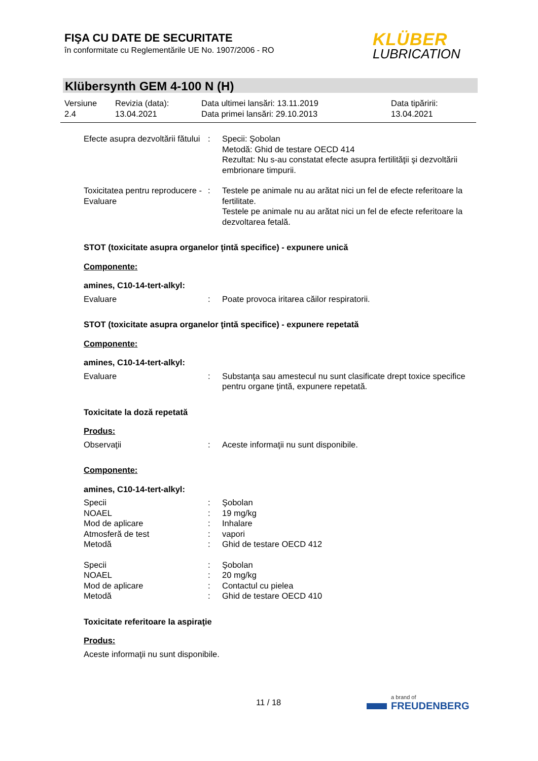FIŞA CU DATE DE SECURITATE
în conformitate cu Reglementările UE No. 1907/2006 - RO
KLÜBER
LUBRICATION
Klübersynth GEM 4-100 N (H)
Versiune
2.4
Revizia (data):
13.04.2021
Data ultimei lansări: 13.11.2019
Data primei lansări: 29.10.2013
Data tipăririi:
13.04.2021
Efecte asupra dezvoltării fătului
: Specii: Şobolan
Metodă: Ghid de testare OECD 414
Rezultat: Nu s-au constatat efecte asupra fertilităţii şi dezvoltării embrionare timpurii.
Toxicitatea pentru reproducere - Evaluare
: Testele pe animale nu au arătat nici un fel de efecte referitoare la fertilitate.
Testele pe animale nu au arătat nici un fel de efecte referitoare la dezvoltarea fetală.
STOT (toxicitate asupra organelor ţintă specifice) - expunere unică
Componente:
amines, C10-14-tert-alkyl:
Evaluare : Poate provoca iritarea căilor respiratorii.
STOT (toxicitate asupra organelor ţintă specifice) - expunere repetată
Componente:
amines, C10-14-tert-alkyl:
Evaluare : Substanţa sau amestecul nu sunt clasificate drept toxice specifice pentru organe ţintă, expunere repetată.
Toxicitate la doză repetată
Produs:
Observaţii : Aceste informaţii nu sunt disponibile.
Componente:
amines, C10-14-tert-alkyl:
Specii : Şobolan
NOAEL : 19 mg/kg
Mod de aplicare : Inhalare
Atmosferă de test : vapori
Metodă : Ghid de testare OECD 412
Specii : Şobolan
NOAEL : 20 mg/kg
Mod de aplicare : Contactul cu pielea
Metodă : Ghid de testare OECD 410
Toxicitate referitoare la aspiraţie
Produs:
Aceste informaţii nu sunt disponibile.
11 / 18
a brand of
FREUDENBERG